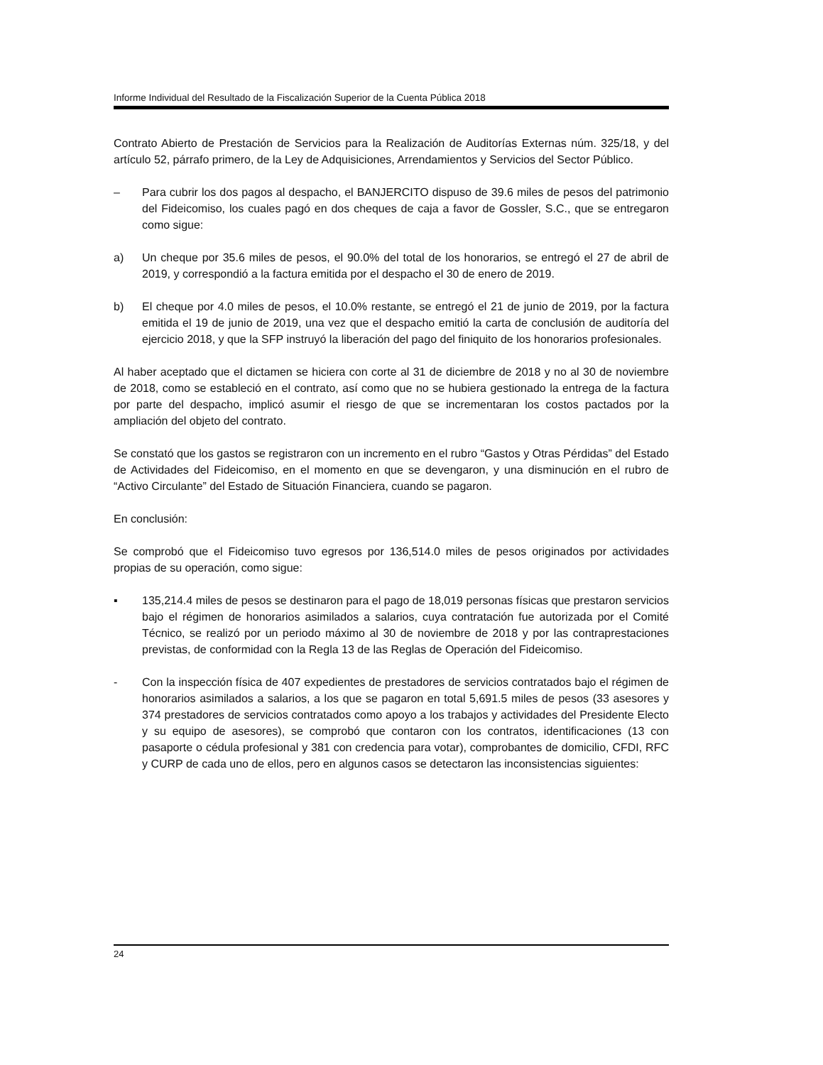Informe Individual del Resultado de la Fiscalización Superior de la Cuenta Pública 2018
Contrato Abierto de Prestación de Servicios para la Realización de Auditorías Externas núm. 325/18, y del artículo 52, párrafo primero, de la Ley de Adquisiciones, Arrendamientos y Servicios del Sector Público.
– Para cubrir los dos pagos al despacho, el BANJERCITO dispuso de 39.6 miles de pesos del patrimonio del Fideicomiso, los cuales pagó en dos cheques de caja a favor de Gossler, S.C., que se entregaron como sigue:
a) Un cheque por 35.6 miles de pesos, el 90.0% del total de los honorarios, se entregó el 27 de abril de 2019, y correspondió a la factura emitida por el despacho el 30 de enero de 2019.
b) El cheque por 4.0 miles de pesos, el 10.0% restante, se entregó el 21 de junio de 2019, por la factura emitida el 19 de junio de 2019, una vez que el despacho emitió la carta de conclusión de auditoría del ejercicio 2018, y que la SFP instruyó la liberación del pago del finiquito de los honorarios profesionales.
Al haber aceptado que el dictamen se hiciera con corte al 31 de diciembre de 2018 y no al 30 de noviembre de 2018, como se estableció en el contrato, así como que no se hubiera gestionado la entrega de la factura por parte del despacho, implicó asumir el riesgo de que se incrementaran los costos pactados por la ampliación del objeto del contrato.
Se constató que los gastos se registraron con un incremento en el rubro “Gastos y Otras Pérdidas” del Estado de Actividades del Fideicomiso, en el momento en que se devengaron, y una disminución en el rubro de “Activo Circulante” del Estado de Situación Financiera, cuando se pagaron.
En conclusión:
Se comprobó que el Fideicomiso tuvo egresos por 136,514.0 miles de pesos originados por actividades propias de su operación, como sigue:
▪ 135,214.4 miles de pesos se destinaron para el pago de 18,019 personas físicas que prestaron servicios bajo el régimen de honorarios asimilados a salarios, cuya contratación fue autorizada por el Comité Técnico, se realizó por un periodo máximo al 30 de noviembre de 2018 y por las contraprestaciones previstas, de conformidad con la Regla 13 de las Reglas de Operación del Fideicomiso.
- Con la inspección física de 407 expedientes de prestadores de servicios contratados bajo el régimen de honorarios asimilados a salarios, a los que se pagaron en total 5,691.5 miles de pesos (33 asesores y 374 prestadores de servicios contratados como apoyo a los trabajos y actividades del Presidente Electo y su equipo de asesores), se comprobó que contaron con los contratos, identificaciones (13 con pasaporte o cédula profesional y 381 con credencia para votar), comprobantes de domicilio, CFDI, RFC y CURP de cada uno de ellos, pero en algunos casos se detectaron las inconsistencias siguientes:
24